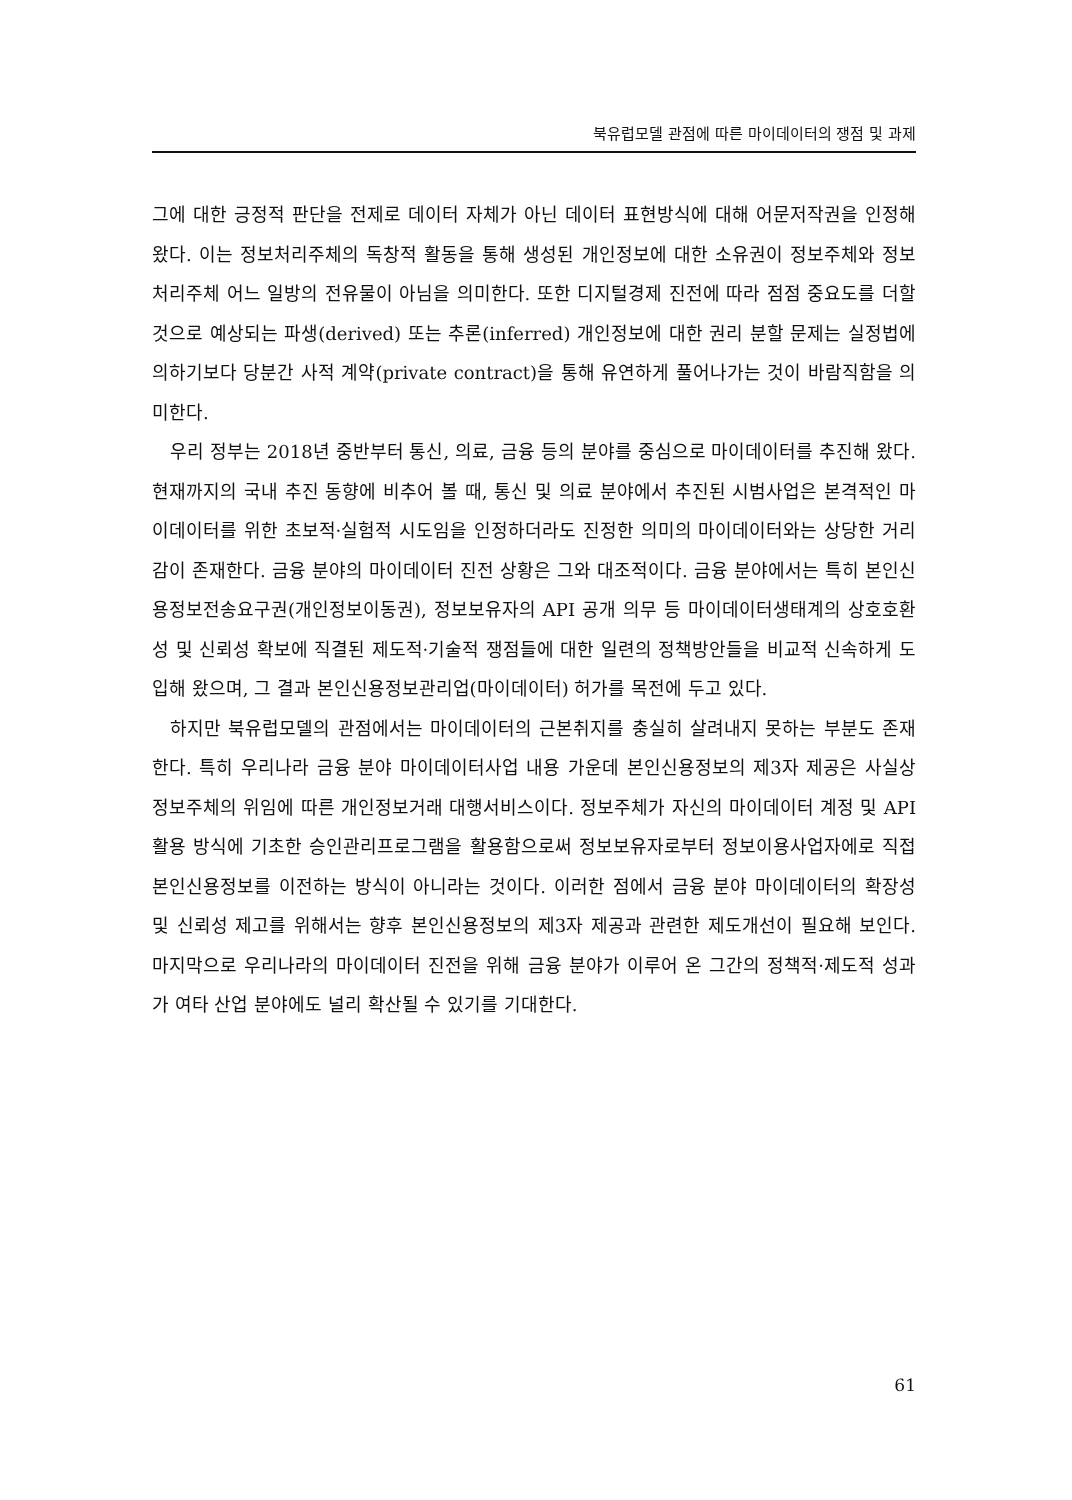북유럽모델 관점에 따른 마이데이터의 쟁점 및 과제
그에 대한 긍정적 판단을 전제로 데이터 자체가 아닌 데이터 표현방식에 대해 어문저작권을 인정해 왔다. 이는 정보처리주체의 독창적 활동을 통해 생성된 개인정보에 대한 소유권이 정보주체와 정보처리주체 어느 일방의 전유물이 아님을 의미한다. 또한 디지털경제 진전에 따라 점점 중요도를 더할 것으로 예상되는 파생(derived) 또는 추론(inferred) 개인정보에 대한 권리 분할 문제는 실정법에 의하기보다 당분간 사적 계약(private contract)을 통해 유연하게 풀어나가는 것이 바람직함을 의미한다.
우리 정부는 2018년 중반부터 통신, 의료, 금융 등의 분야를 중심으로 마이데이터를 추진해 왔다. 현재까지의 국내 추진 동향에 비추어 볼 때, 통신 및 의료 분야에서 추진된 시범사업은 본격적인 마이데이터를 위한 초보적·실험적 시도임을 인정하더라도 진정한 의미의 마이데이터와는 상당한 거리감이 존재한다. 금융 분야의 마이데이터 진전 상황은 그와 대조적이다. 금융 분야에서는 특히 본인신용정보전송요구권(개인정보이동권), 정보보유자의 API 공개 의무 등 마이데이터생태계의 상호호환성 및 신뢰성 확보에 직결된 제도적·기술적 쟁점들에 대한 일련의 정책방안들을 비교적 신속하게 도입해 왔으며, 그 결과 본인신용정보관리업(마이데이터) 허가를 목전에 두고 있다.
하지만 북유럽모델의 관점에서는 마이데이터의 근본취지를 충실히 살려내지 못하는 부분도 존재한다. 특히 우리나라 금융 분야 마이데이터사업 내용 가운데 본인신용정보의 제3자 제공은 사실상 정보주체의 위임에 따른 개인정보거래 대행서비스이다. 정보주체가 자신의 마이데이터 계정 및 API 활용 방식에 기초한 승인관리프로그램을 활용함으로써 정보보유자로부터 정보이용사업자에로 직접 본인신용정보를 이전하는 방식이 아니라는 것이다. 이러한 점에서 금융 분야 마이데이터의 확장성 및 신뢰성 제고를 위해서는 향후 본인신용정보의 제3자 제공과 관련한 제도개선이 필요해 보인다. 마지막으로 우리나라의 마이데이터 진전을 위해 금융 분야가 이루어 온 그간의 정책적·제도적 성과가 여타 산업 분야에도 널리 확산될 수 있기를 기대한다.
61